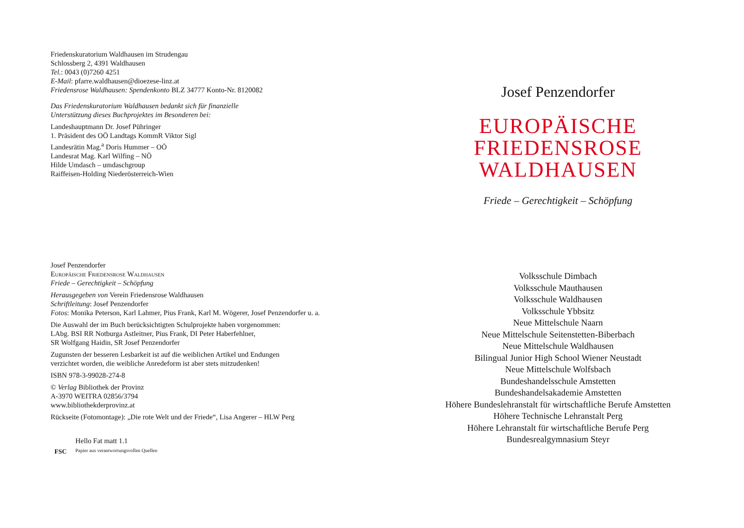Friedenskuratorium Waldhausen im Strudengau
Schlossberg 2, 4391 Waldhausen
Tel.: 0043 (0)7260 4251
E-Mail: pfarre.waldhausen@dioezese-linz.at
Friedensrose Waldhausen: Spendenkonto BLZ 34777 Konto-Nr. 8120082
Das Friedenskuratorium Waldhausen bedankt sich für finanzielle
Unterstützung dieses Buchprojektes im Besonderen bei:
Landeshauptmann Dr. Josef Pühringer
1. Präsident des OÖ Landtags KommR Viktor Sigl
Landesrätin Mag.<sup>a</sup> Doris Hummer – OÖ
Landesrat Mag. Karl Wilfing – NÖ
Hilde Umdasch – umdaschgroup
Raiffeisen-Holding Niederösterreich-Wien
Josef Penzendorfer
Europäische Friedensrose Waldhausen
Friede – Gerechtigkeit – Schöpfung
Herausgegeben von Verein Friedensrose Waldhausen
Schriftleitung: Josef Penzendorfer
Fotos: Monika Peterson, Karl Lahmer, Pius Frank, Karl M. Wögerer, Josef Penzendorfer u. a.
Die Auswahl der im Buch berücksichtigten Schulprojekte haben vorgenommen:
LAbg. BSI RR Notburga Astleitner, Pius Frank, DI Peter Haberfehlner,
SR Wolfgang Haidin, SR Josef Penzendorfer
Zugunsten der besseren Lesbarkeit ist auf die weiblichen Artikel und Endungen
verzichtet worden, die weibliche Anredeform ist aber stets mitzudenken!
ISBN 978-3-99028-274-8
© Verlag Bibliothek der Provinz
A-3970 WEITRA 02856/3794
www.bibliothekderprovinz.at
Rückseite (Fotomontage): „Die rote Welt und der Friede“, Lisa Angerer – HLW Perg
FSC
Hello Fat matt 1.1
Papier aus verantwortungsvollen Quellen
Josef Penzendorfer
EUROPÄISCHE
FRIEDENSROSE
WALDHAUSEN
Friede – Gerechtigkeit – Schöpfung
Volksschule Dimbach
Volksschule Mauthausen
Volksschule Waldhausen
Volksschule Ybbsitz
Neue Mittelschule Naarn
Neue Mittelschule Seitenstetten-Biberbach
Neue Mittelschule Waldhausen
Bilingual Junior High School Wiener Neustadt
Neue Mittelschule Wolfsbach
Bundeshandelsschule Amstetten
Bundeshandelsakademie Amstetten
Höhere Bundeslehranstalt für wirtschaftliche Berufe Amstetten
Höhere Technische Lehranstalt Perg
Höhere Lehranstalt für wirtschaftliche Berufe Perg
Bundesrealgymnasium Steyr